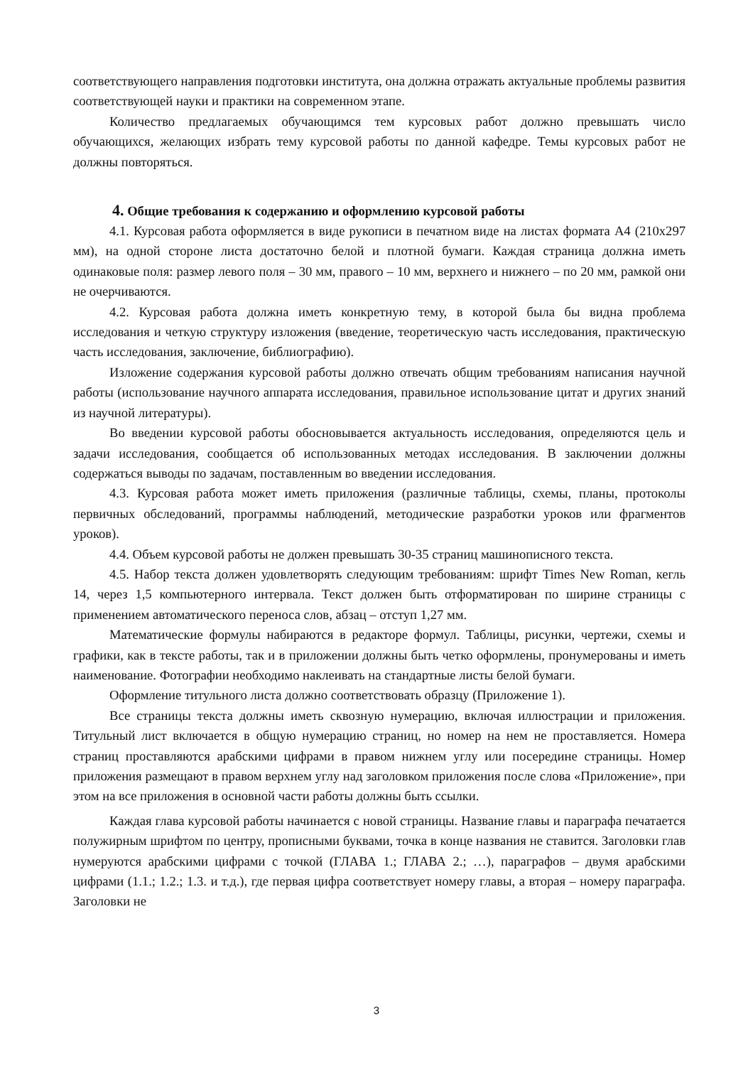соответствующего направления подготовки института, она должна отражать актуальные проблемы развития соответствующей науки и практики на современном этапе.
Количество предлагаемых обучающимся тем курсовых работ должно превышать число обучающихся, желающих избрать тему курсовой работы по данной кафедре. Темы курсовых работ не должны повторяться.
4. Общие требования к содержанию и оформлению курсовой работы
4.1. Курсовая работа оформляется в виде рукописи в печатном виде на листах формата А4 (210х297 мм), на одной стороне листа достаточно белой и плотной бумаги. Каждая страница должна иметь одинаковые поля: размер левого поля – 30 мм, правого – 10 мм, верхнего и нижнего – по 20 мм, рамкой они не очерчиваются.
4.2. Курсовая работа должна иметь конкретную тему, в которой была бы видна проблема исследования и четкую структуру изложения (введение, теоретическую часть исследования, практическую часть исследования, заключение, библиографию).
Изложение содержания курсовой работы должно отвечать общим требованиям написания научной работы (использование научного аппарата исследования, правильное использование цитат и других знаний из научной литературы).
Во введении курсовой работы обосновывается актуальность исследования, определяются цель и задачи исследования, сообщается об использованных методах исследования. В заключении должны содержаться выводы по задачам, поставленным во введении исследования.
4.3. Курсовая работа может иметь приложения (различные таблицы, схемы, планы, протоколы первичных обследований, программы наблюдений, методические разработки уроков или фрагментов уроков).
4.4. Объем курсовой работы не должен превышать 30-35 страниц машинописного текста.
4.5. Набор текста должен удовлетворять следующим требованиям: шрифт Times New Roman, кегль 14, через 1,5 компьютерного интервала. Текст должен быть отформатирован по ширине страницы с применением автоматического переноса слов, абзац – отступ 1,27 мм.
Математические формулы набираются в редакторе формул. Таблицы, рисунки, чертежи, схемы и графики, как в тексте работы, так и в приложении должны быть четко оформлены, пронумерованы и иметь наименование. Фотографии необходимо наклеивать на стандартные листы белой бумаги.
Оформление титульного листа должно соответствовать образцу (Приложение 1).
Все страницы текста должны иметь сквозную нумерацию, включая иллюстрации и приложения. Титульный лист включается в общую нумерацию страниц, но номер на нем не проставляется. Номера страниц проставляются арабскими цифрами в правом нижнем углу или посередине страницы. Номер приложения размещают в правом верхнем углу над заголовком приложения после слова «Приложение», при этом на все приложения в основной части работы должны быть ссылки.
Каждая глава курсовой работы начинается с новой страницы. Название главы и параграфа печатается полужирным шрифтом по центру, прописными буквами, точка в конце названия не ставится. Заголовки глав нумеруются арабскими цифрами с точкой (ГЛАВА 1.; ГЛАВА 2.; …), параграфов – двумя арабскими цифрами (1.1.; 1.2.; 1.3. и т.д.), где первая цифра соответствует номеру главы, а вторая – номеру параграфа. Заголовки не
3